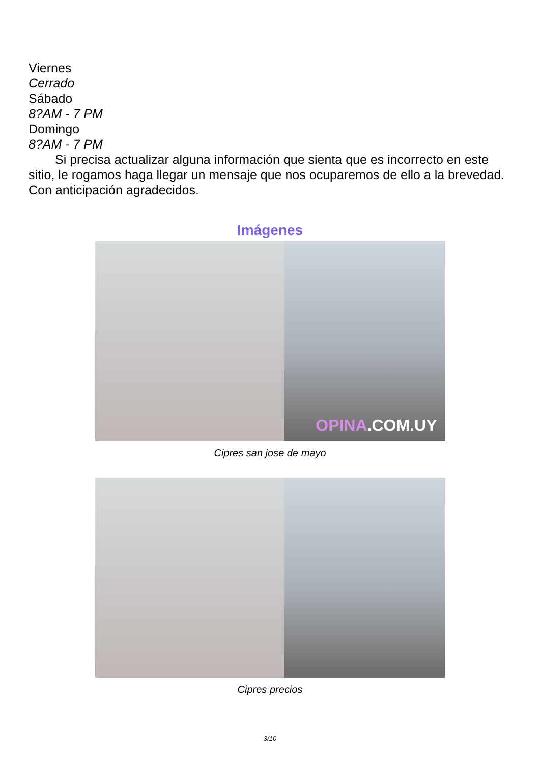Viernes
Cerrado
Sábado
8?AM - 7 PM
Domingo
8?AM - 7 PM
Si precisa actualizar alguna información que sienta que es incorrecto en este sitio, le rogamos haga llegar un mensaje que nos ocuparemos de ello a la brevedad. Con anticipación agradecidos.
Imágenes
OPINA.COM.UY
Cipres san jose de mayo
Cipres precios
3/10